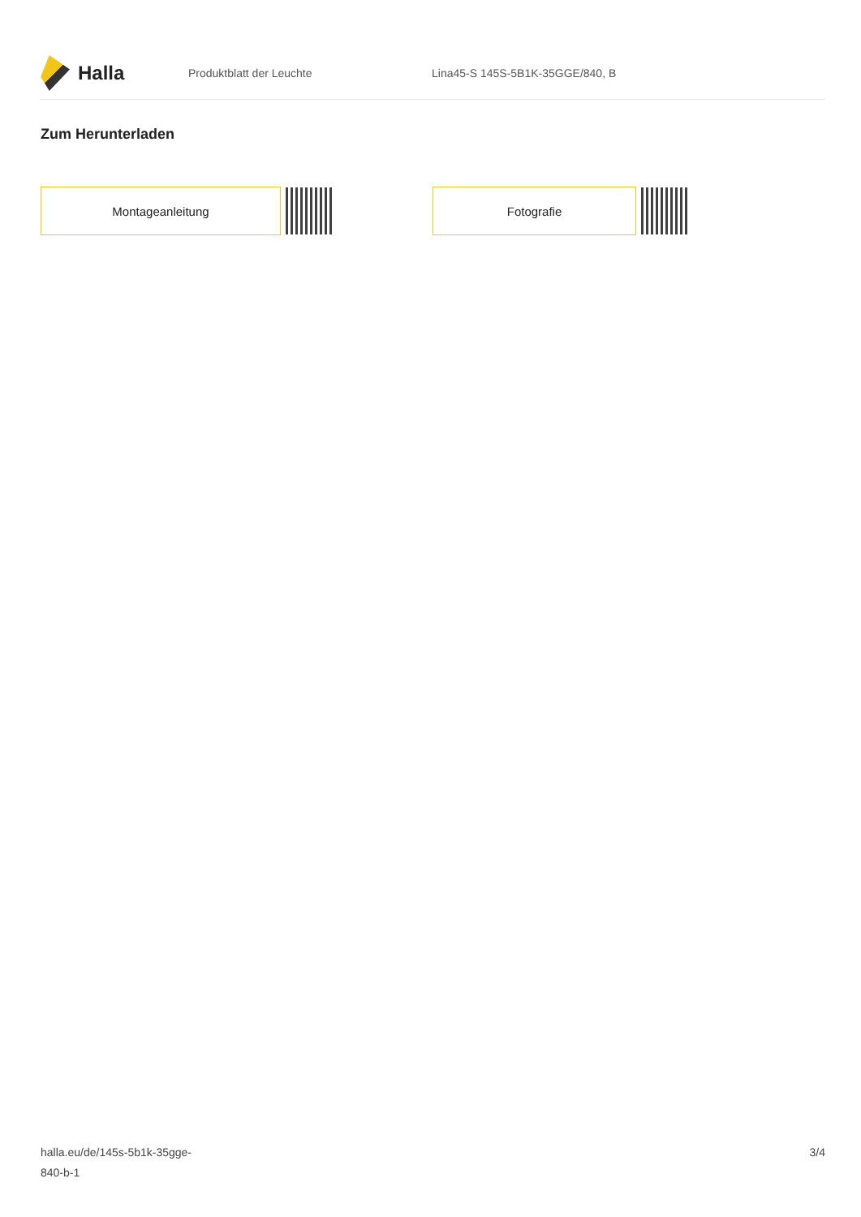Halla
Produktblatt der Leuchte
Lina45-S 145S-5B1K-35GGE/840, B
Zum Herunterladen
Montageanleitung Fotografie
halla.eu/de/145s-5b1k-35gge-
840-b-1
3/4